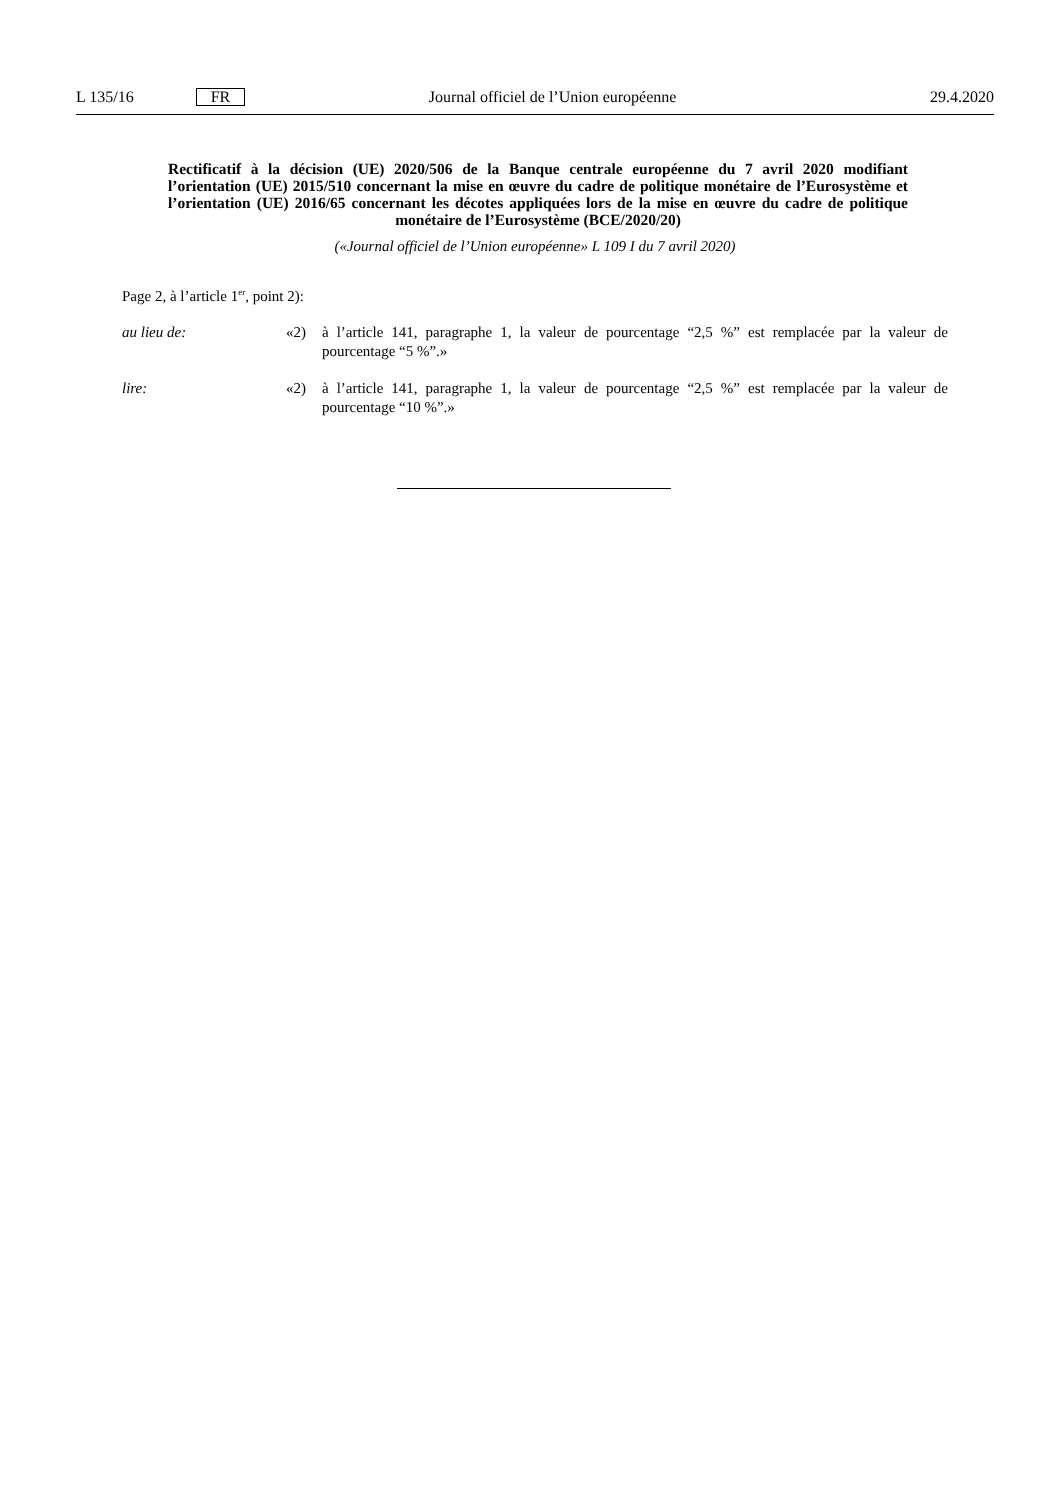L 135/16 FR Journal officiel de l’Union européenne 29.4.2020
Rectificatif à la décision (UE) 2020/506 de la Banque centrale européenne du 7 avril 2020 modifiant l’orientation (UE) 2015/510 concernant la mise en œuvre du cadre de politique monétaire de l’Eurosystème et l’orientation (UE) 2016/65 concernant les décotes appliquées lors de la mise en œuvre du cadre de politique monétaire de l’Eurosystème (BCE/2020/20)
(«Journal officiel de l’Union européenne» L 109 I du 7 avril 2020)
Page 2, à l’article 1<sup>er</sup>, point 2):
au lieu de: «2) à l’article 141, paragraphe 1, la valeur de pourcentage “2,5 %” est remplacée par la valeur de pourcentage “5 %”.»
lire: «2) à l’article 141, paragraphe 1, la valeur de pourcentage “2,5 %” est remplacée par la valeur de pourcentage “10 %”.»